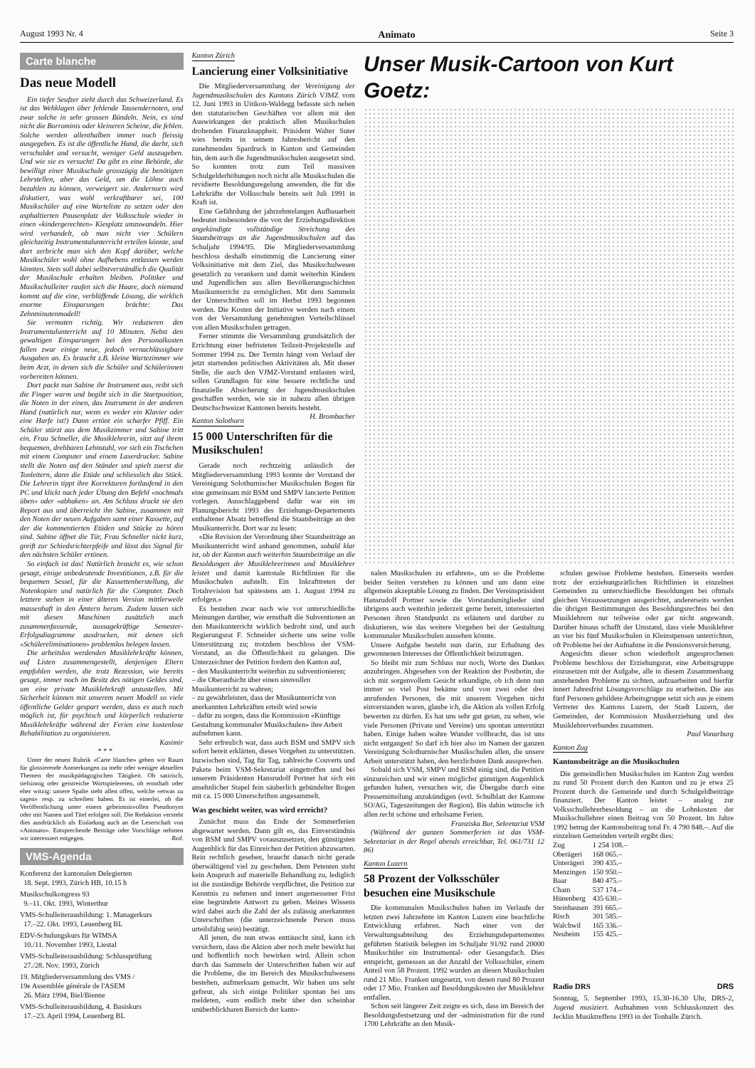August 1993 Nr. 4 Animato Seite 3
Carte blanche
Das neue Modell
Ein tiefer Seufzer zieht durch das Schweizerland. Es ist das Wehklagen über fehlende Tausendernoten, und zwar solche in sehr grossen Bündeln. Nein, es sind nicht die Borrominis oder kleineren Scheine, die fehlen. Solche werden allenthalben immer noch fleissig ausgegeben. Es ist die öffentliche Hand, die darbt, sich verschuldet und versucht, weniger Geld auszugeben. Und wie sie es versucht! Da gibt es eine Behörde, die bewilligt einer Musikschule grosszügig die benötigten Lehrstellen, aber das Geld, um die Löhne auch bezahlen zu können, verweigert sie. Andernorts wird diskutiert, was wohl verkraftbarer sei, 100 Musikschüler auf eine Warteliste zu setzen oder den asphaltierten Pausenplatz der Volksschule wieder in einen «kindergerechten» Kiesplatz umzuwandeln. Hier wird verhandelt, ob man nicht vier Schülern gleichzeitig Instrumentalunterricht erteilen könnte, und dort zerbricht man sich den Kopf darüber, welche Musikschüler wohl ohne Aufhebens entlassen werden könnten. Stets soll dabei selbstverständlich die Qualität der Musikschule erhalten bleiben. Politiker und Musikschulleiter raufen sich die Haare, doch niemand kommt auf die eine, verblüffende Lösung, die wirklich enorme Einsparungen brächte: Das Zehnminutenmodell!
Sie vermuten richtig. Wir reduzieren den Instrumentalunterricht auf 10 Minuten. Nebst den gewaltigen Einsparungen bei den Personalkosten fallen zwar einige neue, jedoch vernachlässigbare Ausgaben an. Es braucht z.B. kleine Wartezimmer wie beim Arzt, in denen sich die Schüler und Schülerinnen vorbereiten können.
Dort packt nun Sabine ihr Instrument aus, reibt sich die Finger warm und begibt sich in die Startposition, die Noten in der einen, das Instrument in der anderen Hand (natürlich nur, wenn es weder ein Klavier oder eine Harfe ist!) Dann ertönt ein scharfer Pfiff. Ein Schüler stürzt aus dem Musikzimmer und Sabine tritt ein. Frau Schneller, die Musiklehrerin, sitzt auf ihrem bequemen, drehbaren Lehnstuhl, vor sich ein Tischchen mit einem Computer und einem Laserdrucker. Sabine stellt die Noten auf den Ständer und spielt zuerst die Tonleitern, dann die Etüde und schliesslich das Stück. Die Lehrerin tippt ihre Korrekturen fortlaufend in den PC und klickt nach jeder Übung den Befehl «nochmals üben» oder «abhaken» an. Am Schluss druckt sie den Report aus und überreicht ihn Sabine, zusammen mit den Noten der neuen Aufgaben samt einer Kassette, auf der die kommentierten Etüden und Stücke zu hören sind. Sabine öffnet die Tür, Frau Schneller nickt kurz, greift zur Schiedsrichterpfeife und lässt das Signal für den nächsten Schüler ertönen.
So einfach ist das! Natürlich braucht es, wie schon gesagt, einige unbedeutende Investitionen, z.B. für die bequemen Sessel, für die Kassettenherstellung, die Notenkopien und natürlich für die Computer. Doch letztere stehen in einer älteren Version mittlerweile massenhaft in den Ämtern herum. Zudem lassen sich mit diesen Maschinen zusätzlich auch zusammenfassende, aussagekräftige Semester-Erfolgsdiagramme ausdrucken, mit denen sich «Schülereliminationen» problemlos belegen lassen.
Die arbeitslos werdenden Musiklehrkräfte können, auf Listen zusammengestellt, denjenigen Eltern empfohlen werden, die trotz Rezession, wie bereits gesagt, immer noch im Besitz des nötigen Geldes sind, um eine private Musiklehrkraft anzustellen. Mit Sicherheit können mit unserem neuen Modell so viele öffentliche Gelder gespart werden, dass es auch noch möglich ist, für psychisch und körperlich reduzierte Musiklehrkräfte während der Ferien eine kostenlose Rehabilitation zu organisieren.
Kasimir
* * *
Unter der neuen Rubrik «Carte blanche» geben wir Raum für glossierende Anmerkungen zu mehr oder weniger aktuellen Themen der musikpädagogischen Tätigkeit. Ob satirisch, tiefsinnig oder geistreiche Wortspielereien, ob ernsthaft oder eher witzig: unsere Spalte steht allen offen, welche «etwas zu sagen» resp. zu schreiben haben. Es ist einerlei, ob die Veröffentlichung unter einem geheimnisvollen Pseudonym oder mit Namen und Titel erfolgen soll. Die Redaktion versteht dies ausdrücklich als Einladung auch an die Leserschaft von «Animato». Entsprechende Beiträge oder Vorschläge nehmen wir interessiert entgegen. Red.
VMS-Agenda
Konferenz der kantonalen Delegierten
18. Sept. 1993, Zürich HB, 10.15 h
Musikschulkongress 93
9.–11. Okt. 1993, Winterthur
VMS-Schulleiterausbildung: 1. Managerkurs
17.–22. Okt. 1993, Leuenberg BL
EDV-Schulungskurs für WIMSA
10./11. November 1993, Liestal
VMS-Schulleiterausbildung: Schlussprüfung
27./28. Nov. 1993, Zürich
19. Mitgliederversammlung des VMS /
19e Assemblée générale de l'ASEM
26. März 1994, Biel/Bienne
VMS-Schulleiterausbildung, 4. Basiskurs
17.–23. April 1994, Leuenberg BL
Kanton Zürich
Lancierung einer Volksinitiative
Die Mitgliederversammlung der Vereinigung der Jugendmusikschulen des Kantons Zürich VJMZ vom 12. Juni 1993 in Uitikon-Waldegg befasste sich neben den statutarischen Geschäften vor allem mit den Auswirkungen der praktisch allen Musikschulen drohenden Finanzknappheit. Präsident Walter Suter wies bereits in seinem Jahresbericht auf den zunehmenden Spardruck in Kanton und Gemeinden hin, dem auch die Jugendmusikschulen ausgesetzt sind. So konnten trotz zum Teil massiven Schulgelderhöhungen noch nicht alle Musikschulen die revidierte Besoldungsregelung anwenden, die für die Lehrkräfte der Volksschule bereits seit Juli 1991 in Kraft ist.
Eine Gefährdung der jahrzehntelangen Aufbauarbeit bedeutet insbesondere die von der Erziehungsdirektion angekündigte vollständige Streichung des Staatsbeitrags an die Jugendmusikschulen auf das Schuljahr 1994/95. Die Mitgliederversammlung beschloss deshalb einstimmig die Lancierung einer Volksinitiative mit dem Ziel, das Musikschulwesen gesetzlich zu verankern und damit weiterhin Kindern und Jugendlichen aus allen Bevölkerungsschichten Musikunterricht zu ermöglichen. Mit dem Sammeln der Unterschriften soll im Herbst 1993 begonnen werden. Die Kosten der Initiative werden nach einem von der Versammlung genehmigten Verteilschlüssel von allen Musikschulen getragen.
Ferner stimmte die Versammlung grundsätzlich der Errichtung einer befristeten Teilzeit-Projektstelle auf Sommer 1994 zu. Der Termin hängt vom Verlauf der jetzt startenden politischen Aktivitäten ab. Mit dieser Stelle, die auch den VJMZ-Vorstand entlasten wird, sollen Grundlagen für eine bessere rechtliche und finanzielle Absicherung der Jugendmusikschulen geschaffen werden, wie sie in nahezu allen übrigen Deutschschweizer Kantonen bereits besteht. H. Brombacher
Kanton Solothurn
15 000 Unterschriften für die Musikschulen!
Gerade noch rechtzeitig anlässlich der Mitgliederversammlung 1993 konnte der Vorstand der Vereinigung Solothurnischer Musikschulen Bogen für eine gemeinsam mit BSM und SMPV lancierte Petition vorlegen. Ausschlaggebend dafür war ein im Planungsbericht 1993 des Erziehungs-Departements enthaltener Absatz betreffend die Staatsbeiträge an den Musikunterricht. Dort war zu lesen:
«Die Revision der Verordnung über Staatsbeiträge an Musikunterricht wird anhand genommen, sobald klar ist, ob der Kanton auch weiterhin Staatsbeiträge an die Besoldungen der Musiklehrerinnen und Musiklehrer leistet und damit kantonale Richtlinien für die Musikschulen aufstellt. Ein Inkrafttreten der Totalrevision hat spätestens am 1. August 1994 zu erfolgen.»
Es bestehen zwar nach wie vor unterschiedliche Meinungen darüber, wie ernsthaft die Subventionen an den Musikunterricht wirklich bedroht sind, und auch Regierungsrat F. Schneider sicherte uns seine volle Unterstützung zu; trotzdem beschloss der VSM-Vorstand, an die Öffentlichkeit zu gelangen. Die Unterzeichner der Petition fordern den Kanton auf,
– den Musikunterricht weiterhin zu subventionieren;
– die Oberaufsicht über einen sinnvollen Musikunterricht zu wahren;
– zu gewährleisten, dass der Musikunterricht von anerkannten Lehrkräften erteilt wird sowie
– dafür zu sorgen, dass die Kommission «Künftige Gestaltung kommunaler Musikschulen» ihre Arbeit aufnehmen kann.
Sehr erfreulich war, dass auch BSM und SMPV sich sofort bereit erklärten, dieses Vorgehen zu unterstützen. Inzwischen sind, Tag für Tag, zahlreiche Couverts und Pakete beim VSM-Sekretariat eingetroffen und bei unserem Präsidenten Hansrudolf Portner hat sich ein ansehnlicher Stapel fein säuberlich gebündelter Bogen mit ca. 15 000 Unterschriften angesammelt.
Was geschieht weiter, was wird erreicht?
Zunächst muss das Ende der Sommerferien abgewartet werden. Dann gilt es, das Einverständnis von BSM und SMPV vorauszusetzen, den günstigsten Augenblick für das Einreichen der Petition abzuwarten. Rein rechtlich gesehen, braucht danach nicht gerade überwältigend viel zu geschehen. Dem Petenten steht kein Anspruch auf materielle Behandlung zu, lediglich ist die zuständige Behörde verpflichtet, die Petition zur Kenntnis zu nehmen und innert angemessener Frist eine begründete Antwort zu geben. Meines Wissens wird dabei auch die Zahl der als zulässig anerkannten Unterschriften (die unterzeichnende Person muss urteilsfähig sein) bestätigt.
All jenen, die nun etwas enttäuscht sind, kann ich versichern, dass die Aktion aber noch mehr bewirkt hat und hoffentlich noch bewirken wird. Allein schon durch das Sammeln der Unterschriften haben wir auf die Probleme, die im Bereich des Musikschulwesens bestehen, aufmerksam gemacht. Wir haben uns sehr gefreut, als sich einige Politiker spontan bei uns meldeten, «um endlich mehr über den scheinbar unüberblickbaren Bereich der kanto-
Unser Musik-Cartoon von Kurt Goetz:
nalen Musikschulen zu erfahren», um so die Probleme beider Seiten verstehen zu können und um dann eine allgemein akzeptable Lösung zu finden. Der Vereinspräsident Hansrudolf Portner sowie die Vorstandsmitglieder sind übrigens auch weiterhin jederzeit gerne bereit, interessierten Personen ihren Standpunkt zu erläutern und darüber zu diskutieren, wie das weitere Vorgehen bei der Gestaltung kommunaler Musikschulen aussehen könnte.
Unsere Aufgabe besteht nun darin, zur Erhaltung des gewonnenen Interesses der Öffentlichkeit beizutragen.
So bleibt mir zum Schluss nur noch, Worte des Dankes anzubringen. Abgesehen von der Reaktion der Postbotin, die sich mit sorgenvollem Gesicht erkundigte, ob ich denn nun immer so viel Post bekäme und von zwei oder drei anrufenden Personen, die mit unserem Vorgehen nicht einverstanden waren, glaube ich, die Aktion als vollen Erfolg bewerten zu dürfen. Es hat uns sehr gut getan, zu sehen, wie viele Personen (Private und Vereine) uns spontan unterstützt haben. Einige haben wahre Wunder vollbracht, das ist uns nicht entgangen! So darf ich hier also im Namen der ganzen Vereinigung Solothurnischer Musikschulen allen, die unsere Arbeit unterstützt haben, den herzlichsten Dank aussprechen.
Sobald sich VSM, SMPV und BSM einig sind, die Petition einzureichen und wir einen möglichst günstigen Augenblick gefunden haben, versuchen wir, die Übergabe durch eine Pressemitteilung anzukündigen (evtl. Schulblatt der Kantone SO/AG, Tageszeitungen der Region). Bis dahin wünsche ich allen recht schöne und erholsame Ferien.
Franziska Bur, Sekretariat VSM
(Während der ganzen Sommerferien ist das VSM-Sekretariat in der Regel abends erreichbar, Tel. 061/731 12 86)
Kanton Luzern
58 Prozent der Volksschüler besuchen eine Musikschule
Die kommunalen Musikschulen haben im Verlaufe der letzten zwei Jahrzehnte im Kanton Luzern eine beachtliche Entwicklung erfahren. Nach einer von der Verwaltungsabteilung des Erziehungsdepartementes geführten Statistik belegten im Schuljahr 91/92 rund 20000 Musikschüler ein Instrumental- oder Gesangsfach. Dies entspricht, gemessen an der Anzahl der Volksschüler, einem Anteil von 58 Prozent. 1992 wurden an diesen Musikschulen rund 21 Mio. Franken umgesetzt, von denen rund 80 Prozent oder 17 Mio. Franken auf Besoldungskosten der Musiklehrer entfallen.
Schon seit längerer Zeit zeigte es sich, dass im Bereich der Besoldungsfestsetzung und der -administration für die rund 1700 Lehrkräfte an den Musik-
schulen gewisse Probleme bestehen. Einerseits werden trotz der erziehungsrätlichen Richtlinien in einzelnen Gemeinden zu unterschiedliche Besoldungen bei oftmals gleichen Voraussetzungen ausgerichtet, andererseits werden die übrigen Bestimmungen des Besoldungsrechtes bei den Musiklehrern nur teilweise oder gar nicht angewandt. Darüber hinaus schafft der Umstand, dass viele Musiklehrer an vier bis fünf Musikschulen in Kleinstpensen unterrichten, oft Probleme bei der Aufnahme in die Pensionsversicherung.
Angesichts dieser schon wiederholt angesprochenen Probleme beschloss der Erziehungsrat, eine Arbeitsgruppe einzusetzen mit der Aufgabe, alle in diesem Zusammenhang anstehenden Probleme zu sichten, aufzuarbeiten und hierfür innert Jahresfrist Lösungsvorschläge zu erarbeiten. Die aus fünf Personen gebildete Arbeitsgruppe setzt sich aus je einem Vertreter des Kantons Luzern, der Stadt Luzern, der Gemeinden, der Kommission Musikerziehung und des Musiklehrerverbandes zusammen.
Paul Vonarburg
Kanton Zug
Kantonsbeiträge an die Musikschulen
Die gemeindlichen Musikschulen im Kanton Zug werden zu rund 50 Prozent durch den Kanton und zu je etwa 25 Prozent durch die Gemeinde und durch Schulgeldbeiträge finanziert. Der Kanton leistet – analog zur Volksschullehrerbesoldung – an die Lohnkosten der Musikschullehrer einen Beitrag von 50 Prozent. Im Jahre 1992 betrug der Kantonsbeitrag total Fr. 4 790 848.–. Auf die einzelnen Gemeinden verteilt ergibt dies:
| Zug | 1 254 108.– |
| Oberägeri | 168 065.– |
| Unterägeri | 390 435.– |
| Menzingen | 150 950.– |
| Baar | 840 475.– |
| Cham | 537 174.– |
| Hünenberg | 435 630.– |
| Steinhausen | 391 665.– |
| Risch | 301 585.– |
| Walchwil | 165 336.– |
| Neuheim | 155 425.– |
Radio DRS DRS
Sonntag, 5. September 1993, 15.30-16.30 Uhr, DRS-2, Jugend musiziert. Aufnahmen vom Schlusskonzert des Jecklin Musiktreffens 1993 in der Tonhalle Zürich.